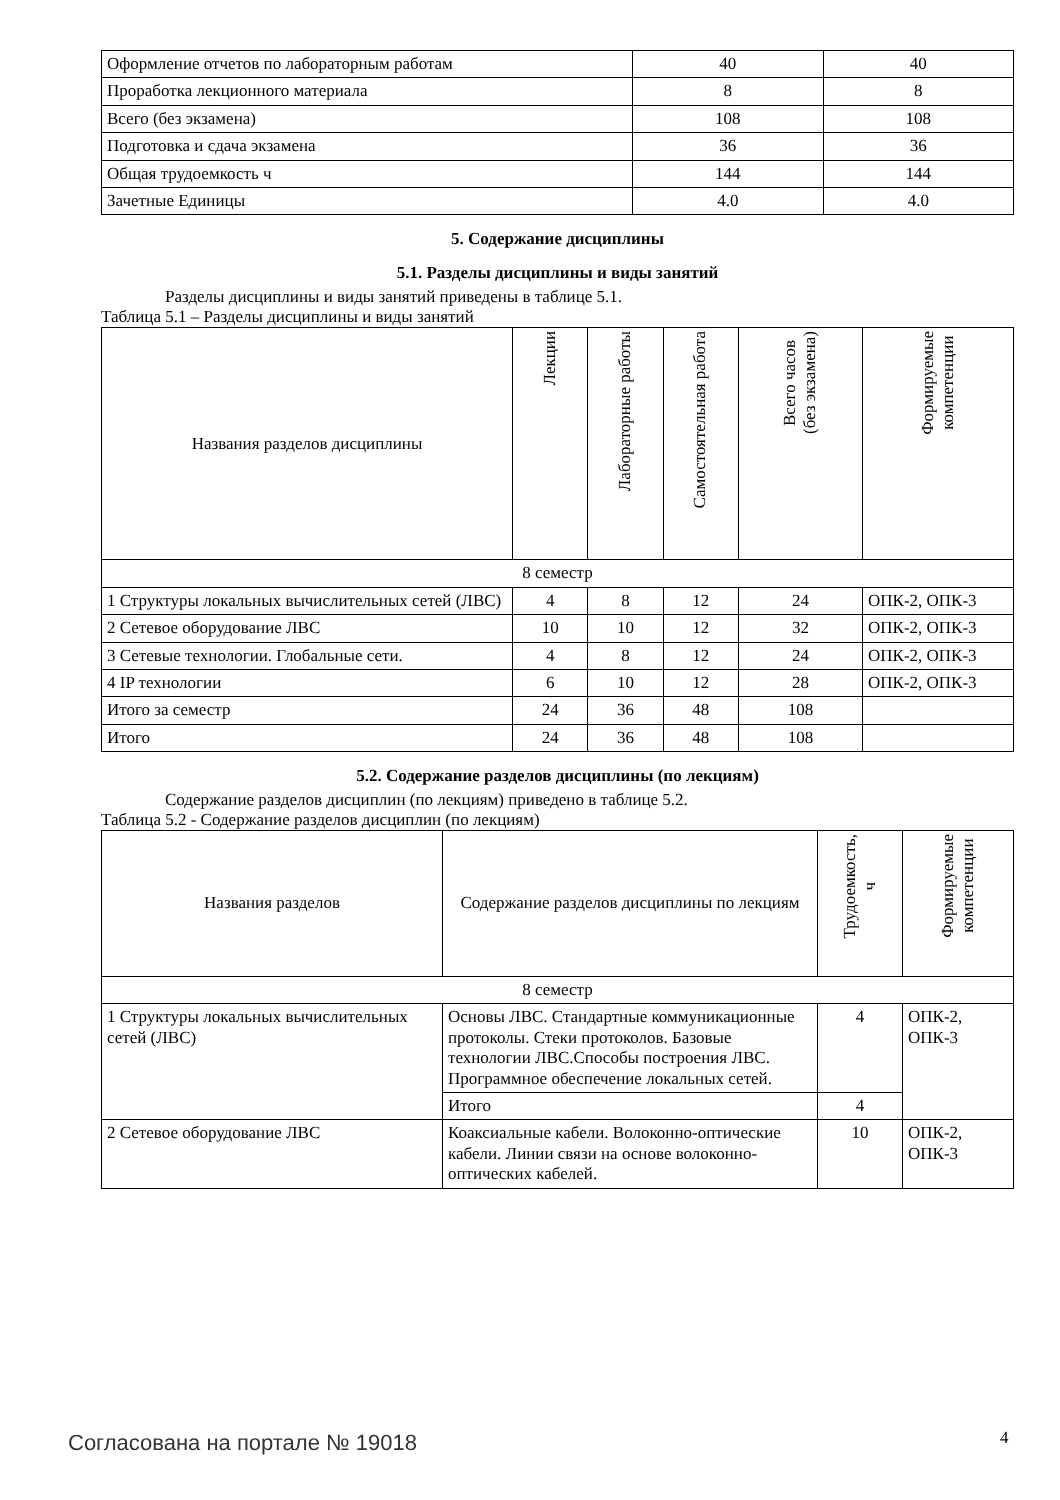| Оформление отчетов по лабораторным работам | 40 | 40 |
| Проработка лекционного материала | 8 | 8 |
| Всего (без экзамена) | 108 | 108 |
| Подготовка и сдача экзамена | 36 | 36 |
| Общая трудоемкость ч | 144 | 144 |
| Зачетные Единицы | 4.0 | 4.0 |
5. Содержание дисциплины
5.1. Разделы дисциплины и виды занятий
Разделы дисциплины и виды занятий приведены в таблице 5.1.
Таблица 5.1 – Разделы дисциплины и виды занятий
| Названия разделов дисциплины | Лекции | Лабораторные работы | Самостоятельная работа | Всего часов (без экзамена) | Формируемые компетенции |
| --- | --- | --- | --- | --- | --- |
| 8 семестр | | | | | |
| 1 Структуры локальных вычислительных сетей (ЛВС) | 4 | 8 | 12 | 24 | ОПК-2, ОПК-3 |
| 2 Сетевое оборудование ЛВС | 10 | 10 | 12 | 32 | ОПК-2, ОПК-3 |
| 3 Сетевые технологии. Глобальные сети. | 4 | 8 | 12 | 24 | ОПК-2, ОПК-3 |
| 4 IP технологии | 6 | 10 | 12 | 28 | ОПК-2, ОПК-3 |
| Итого за семестр | 24 | 36 | 48 | 108 | |
| Итого | 24 | 36 | 48 | 108 | |
5.2. Содержание разделов дисциплины (по лекциям)
Содержание разделов дисциплин (по лекциям) приведено в таблице 5.2.
Таблица 5.2 - Содержание разделов дисциплин (по лекциям)
| Названия разделов | Содержание разделов дисциплины по лекциям | Трудоемкость, ч | Формируемые компетенции |
| --- | --- | --- | --- |
| 8 семестр | | | |
| 1 Структуры локальных вычислительных сетей (ЛВС) | Основы ЛВС. Стандартные коммуникационные протоколы. Стеки протоколов. Базовые технологии ЛВС.Способы построения ЛВС. Программное обеспечение локальных сетей. | 4 | ОПК-2, ОПК-3 |
| | Итого | 4 | |
| 2 Сетевое оборудование ЛВС | Коаксиальные кабели. Волоконно-оптические кабели. Линии связи на основе волоконно-оптических кабелей. | 10 | ОПК-2, ОПК-3 |
Согласована на портале № 19018 4